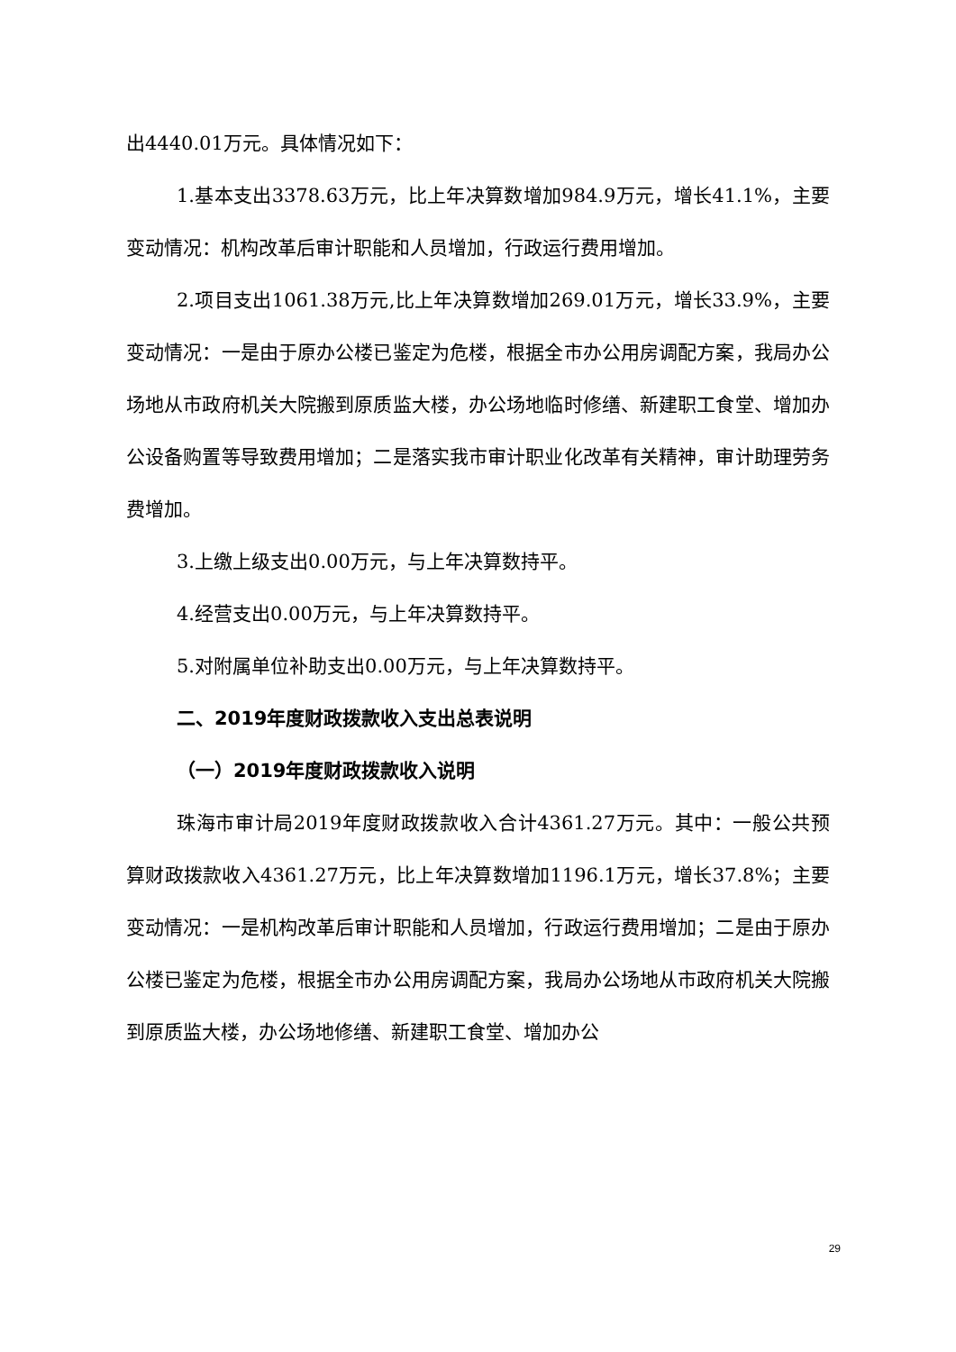出4440.01万元。具体情况如下：
1.基本支出3378.63万元，比上年决算数增加984.9万元，增长41.1%，主要变动情况：机构改革后审计职能和人员增加，行政运行费用增加。
2.项目支出1061.38万元,比上年决算数增加269.01万元，增长33.9%，主要变动情况：一是由于原办公楼已鉴定为危楼，根据全市办公用房调配方案，我局办公场地从市政府机关大院搬到原质监大楼，办公场地临时修缮、新建职工食堂、增加办公设备购置等导致费用增加；二是落实我市审计职业化改革有关精神，审计助理劳务费增加。
3.上缴上级支出0.00万元，与上年决算数持平。
4.经营支出0.00万元，与上年决算数持平。
5.对附属单位补助支出0.00万元，与上年决算数持平。
二、2019年度财政拨款收入支出总表说明
（一）2019年度财政拨款收入说明
珠海市审计局2019年度财政拨款收入合计4361.27万元。其中：一般公共预算财政拨款收入4361.27万元，比上年决算数增加1196.1万元，增长37.8%；主要变动情况：一是机构改革后审计职能和人员增加，行政运行费用增加；二是由于原办公楼已鉴定为危楼，根据全市办公用房调配方案，我局办公场地从市政府机关大院搬到原质监大楼，办公场地修缮、新建职工食堂、增加办公
29